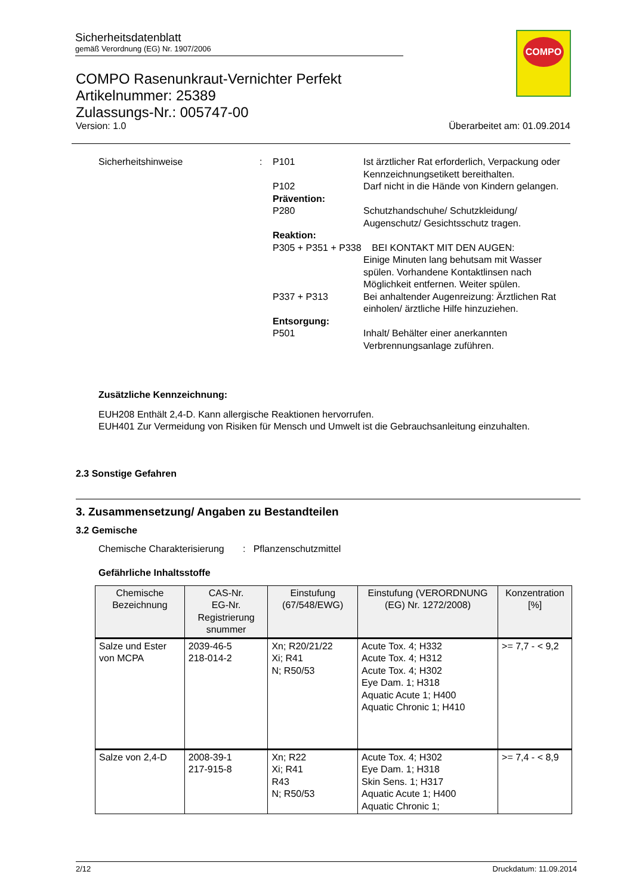Sicherheitsdatenblatt
gemäß Verordnung (EG) Nr. 1907/2006
COMPO
COMPO Rasenunkraut-Vernichter Perfekt
Artikelnummer: 25389
Zulassungs-Nr.: 005747-00
Version: 1.0 Überarbeitet am: 01.09.2014
| Sicherheitshinweise | : | P101 | Ist ärztlicher Rat erforderlich, Verpackung oder Kennzeichnungsetikett bereithalten. |
| | | P102 | Darf nicht in die Hände von Kindern gelangen. |
| | | Prävention: | |
| | | P280 | Schutzhandschuhe/ Schutzkleidung/ Augenschutz/ Gesichtsschutz tragen. |
| | | Reaktion: | |
| | | P305 + P351 + P338 BEI KONTAKT MIT DEN AUGEN: | |
| | | | Einige Minuten lang behutsam mit Wasser spülen. Vorhandene Kontaktlinsen nach Möglichkeit entfernen. Weiter spülen. |
| | | P337 + P313 | Bei anhaltender Augenreizung: Ärztlichen Rat einholen/ ärztliche Hilfe hinzuziehen. |
| | | Entsorgung: | |
| | | P501 | Inhalt/ Behälter einer anerkannten Verbrennungsanlage zuführen. |
Zusätzliche Kennzeichnung:
EUH208 Enthält 2,4-D. Kann allergische Reaktionen hervorrufen.
EUH401 Zur Vermeidung von Risiken für Mensch und Umwelt ist die Gebrauchsanleitung einzuhalten.
2.3 Sonstige Gefahren
3. Zusammensetzung/ Angaben zu Bestandteilen
3.2 Gemische
Chemische Charakterisierung : Pflanzenschutzmittel
Gefährliche Inhaltsstoffe
| Chemische Bezeichnung | CAS-Nr. EG-Nr. Registrierung snummer | Einstufung (67/548/EWG) | Einstufung (VERORDNUNG (EG) Nr. 1272/2008) | Konzentration [%] |
| --- | --- | --- | --- | --- |
| Salze und Ester von MCPA | 2039-46-5 218-014-2 | Xn; R20/21/22 Xi; R41 N; R50/53 | Acute Tox. 4; H332 Acute Tox. 4; H312 Acute Tox. 4; H302 Eye Dam. 1; H318 Aquatic Acute 1; H400 Aquatic Chronic 1; H410 | >= 7,7 - < 9,2 |
| Salze von 2,4-D | 2008-39-1 217-915-8 | Xn; R22 Xi; R41 R43 N; R50/53 | Acute Tox. 4; H302 Eye Dam. 1; H318 Skin Sens. 1; H317 Aquatic Acute 1; H400 Aquatic Chronic 1; | >= 7,4 - < 8,9 |
2/12 Druckdatum: 11.09.2014